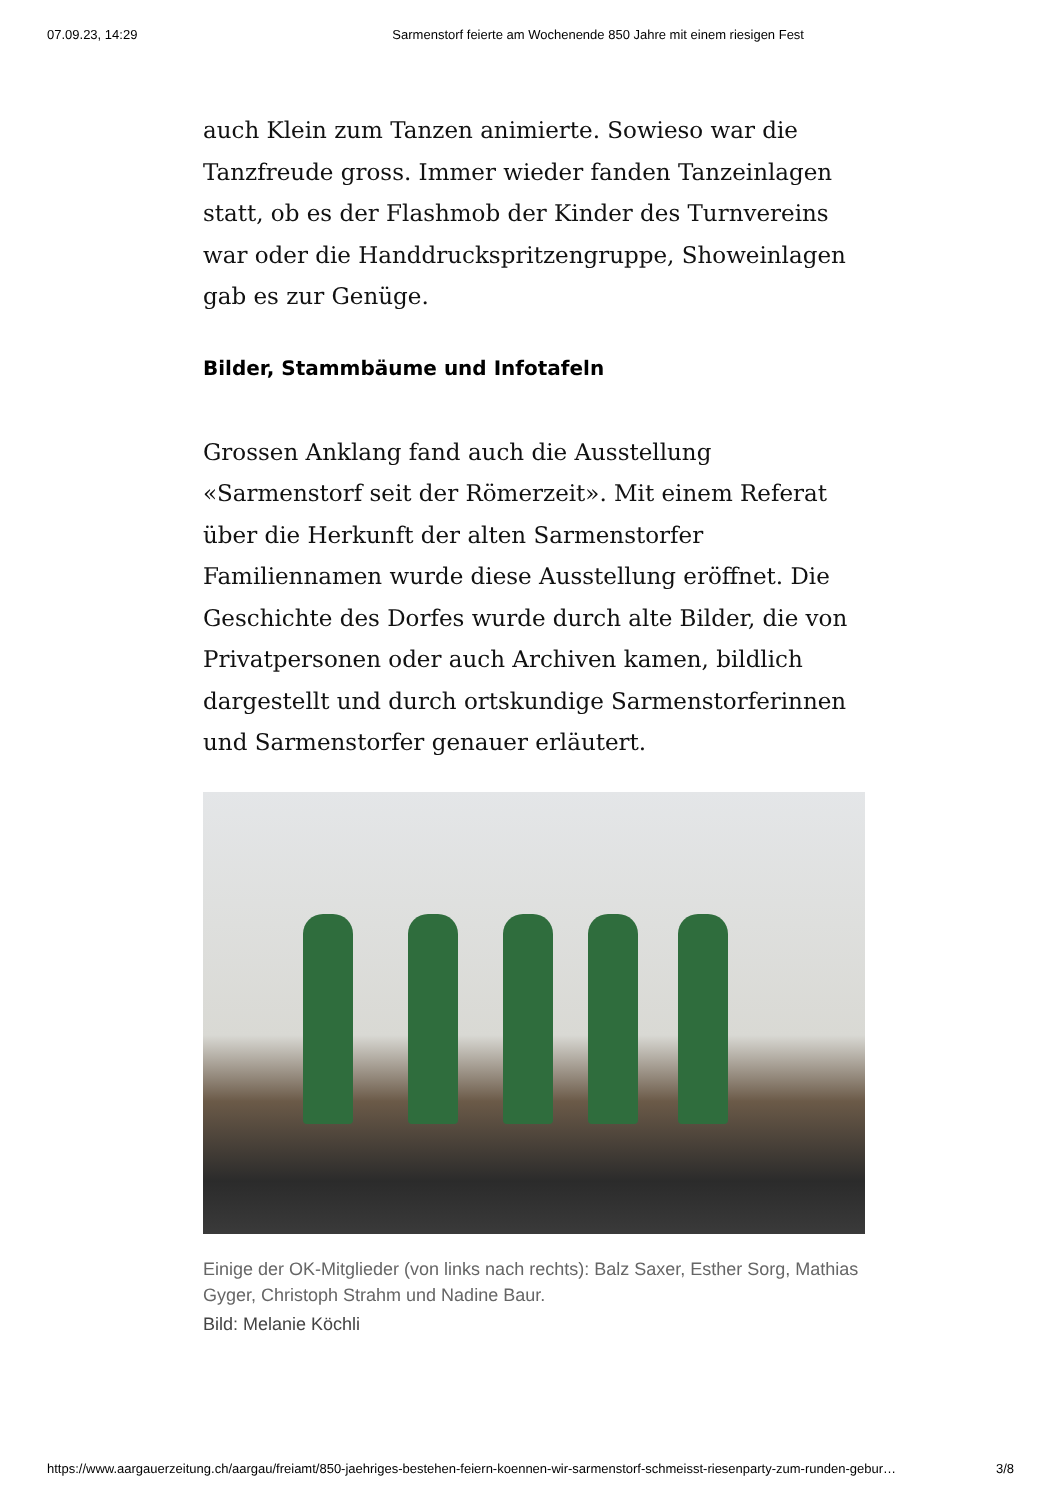07.09.23, 14:29 Sarmenstorf feierte am Wochenende 850 Jahre mit einem riesigen Fest
auch Klein zum Tanzen animierte. Sowieso war die Tanzfreude gross. Immer wieder fanden Tanzeinlagen statt, ob es der Flashmob der Kinder des Turnvereins war oder die Handdruckspritzengruppe, Showeinlagen gab es zur Genüge.
Bilder, Stammbäume und Infotafeln
Grossen Anklang fand auch die Ausstellung «Sarmenstorf seit der Römerzeit». Mit einem Referat über die Herkunft der alten Sarmenstorfer Familiennamen wurde diese Ausstellung eröffnet. Die Geschichte des Dorfes wurde durch alte Bilder, die von Privatpersonen oder auch Archiven kamen, bildlich dargestellt und durch ortskundige Sarmenstorferinnen und Sarmenstorfer genauer erläutert.
Einige der OK-Mitglieder (von links nach rechts): Balz Saxer, Esther Sorg, Mathias Gyger, Christoph Strahm und Nadine Baur.
Bild: Melanie Köchli
https://www.aargauerzeitung.ch/aargau/freiamt/850-jaehriges-bestehen-feiern-koennen-wir-sarmenstorf-schmeisst-riesenparty-zum-runden-gebur… 3/8